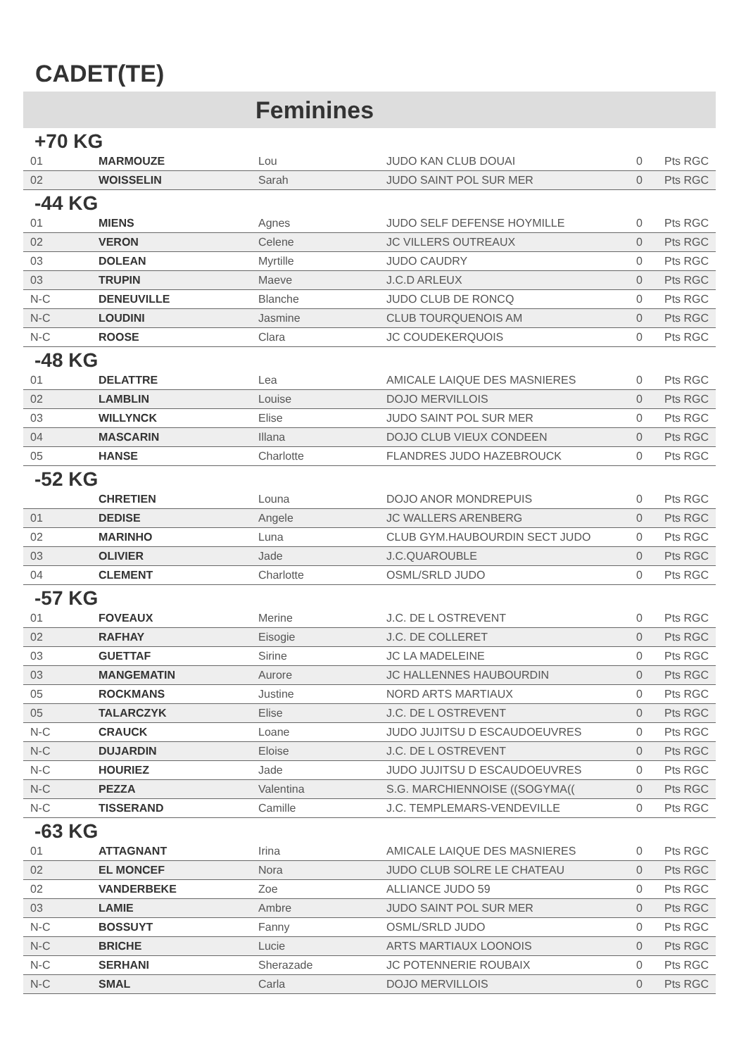CADET(TE)
Feminines
+70 KG
| 01 | MARMOUZE | Lou | JUDO KAN CLUB DOUAI | 0 | Pts RGC |
| 02 | WOISSELIN | Sarah | JUDO SAINT POL SUR MER | 0 | Pts RGC |
-44 KG
| 01 | MIENS | Agnes | JUDO SELF DEFENSE HOYMILLE | 0 | Pts RGC |
| 02 | VERON | Celene | JC VILLERS OUTREAUX | 0 | Pts RGC |
| 03 | DOLEAN | Myrtille | JUDO CAUDRY | 0 | Pts RGC |
| 03 | TRUPIN | Maeve | J.C.D ARLEUX | 0 | Pts RGC |
| N-C | DENEUVILLE | Blanche | JUDO CLUB DE RONCQ | 0 | Pts RGC |
| N-C | LOUDINI | Jasmine | CLUB TOURQUENOIS AM | 0 | Pts RGC |
| N-C | ROOSE | Clara | JC COUDEKERQUOIS | 0 | Pts RGC |
-48 KG
| 01 | DELATTRE | Lea | AMICALE LAIQUE DES MASNIERES | 0 | Pts RGC |
| 02 | LAMBLIN | Louise | DOJO MERVILLOIS | 0 | Pts RGC |
| 03 | WILLYNCK | Elise | JUDO SAINT POL SUR MER | 0 | Pts RGC |
| 04 | MASCARIN | Illana | DOJO CLUB VIEUX CONDEEN | 0 | Pts RGC |
| 05 | HANSE | Charlotte | FLANDRES JUDO HAZEBROUCK | 0 | Pts RGC |
-52 KG
| | CHRETIEN | Louna | DOJO ANOR MONDREPUIS | 0 | Pts RGC |
| 01 | DEDISE | Angele | JC WALLERS ARENBERG | 0 | Pts RGC |
| 02 | MARINHO | Luna | CLUB GYM.HAUBOURDIN SECT JUDO | 0 | Pts RGC |
| 03 | OLIVIER | Jade | J.C.QUAROUBLE | 0 | Pts RGC |
| 04 | CLEMENT | Charlotte | OSML/SRLD JUDO | 0 | Pts RGC |
-57 KG
| 01 | FOVEAUX | Merine | J.C. DE L OSTREVENT | 0 | Pts RGC |
| 02 | RAFHAY | Eisogie | J.C. DE COLLERET | 0 | Pts RGC |
| 03 | GUETTAF | Sirine | JC LA MADELEINE | 0 | Pts RGC |
| 03 | MANGEMATIN | Aurore | JC HALLENNES HAUBOURDIN | 0 | Pts RGC |
| 05 | ROCKMANS | Justine | NORD ARTS MARTIAUX | 0 | Pts RGC |
| 05 | TALARCZYK | Elise | J.C. DE L OSTREVENT | 0 | Pts RGC |
| N-C | CRAUCK | Loane | JUDO JUJITSU D ESCAUDOEUVRES | 0 | Pts RGC |
| N-C | DUJARDIN | Eloise | J.C. DE L OSTREVENT | 0 | Pts RGC |
| N-C | HOURIEZ | Jade | JUDO JUJITSU D ESCAUDOEUVRES | 0 | Pts RGC |
| N-C | PEZZA | Valentina | S.G. MARCHIENNOISE ((SOGYMA(( | 0 | Pts RGC |
| N-C | TISSERAND | Camille | J.C. TEMPLEMARS-VENDEVILLE | 0 | Pts RGC |
-63 KG
| 01 | ATTAGNANT | Irina | AMICALE LAIQUE DES MASNIERES | 0 | Pts RGC |
| 02 | EL MONCEF | Nora | JUDO CLUB SOLRE LE CHATEAU | 0 | Pts RGC |
| 02 | VANDERBEKE | Zoe | ALLIANCE JUDO 59 | 0 | Pts RGC |
| 03 | LAMIE | Ambre | JUDO SAINT POL SUR MER | 0 | Pts RGC |
| N-C | BOSSUYT | Fanny | OSML/SRLD JUDO | 0 | Pts RGC |
| N-C | BRICHE | Lucie | ARTS MARTIAUX LOONOIS | 0 | Pts RGC |
| N-C | SERHANI | Sherazade | JC POTENNERIE ROUBAIX | 0 | Pts RGC |
| N-C | SMAL | Carla | DOJO MERVILLOIS | 0 | Pts RGC |